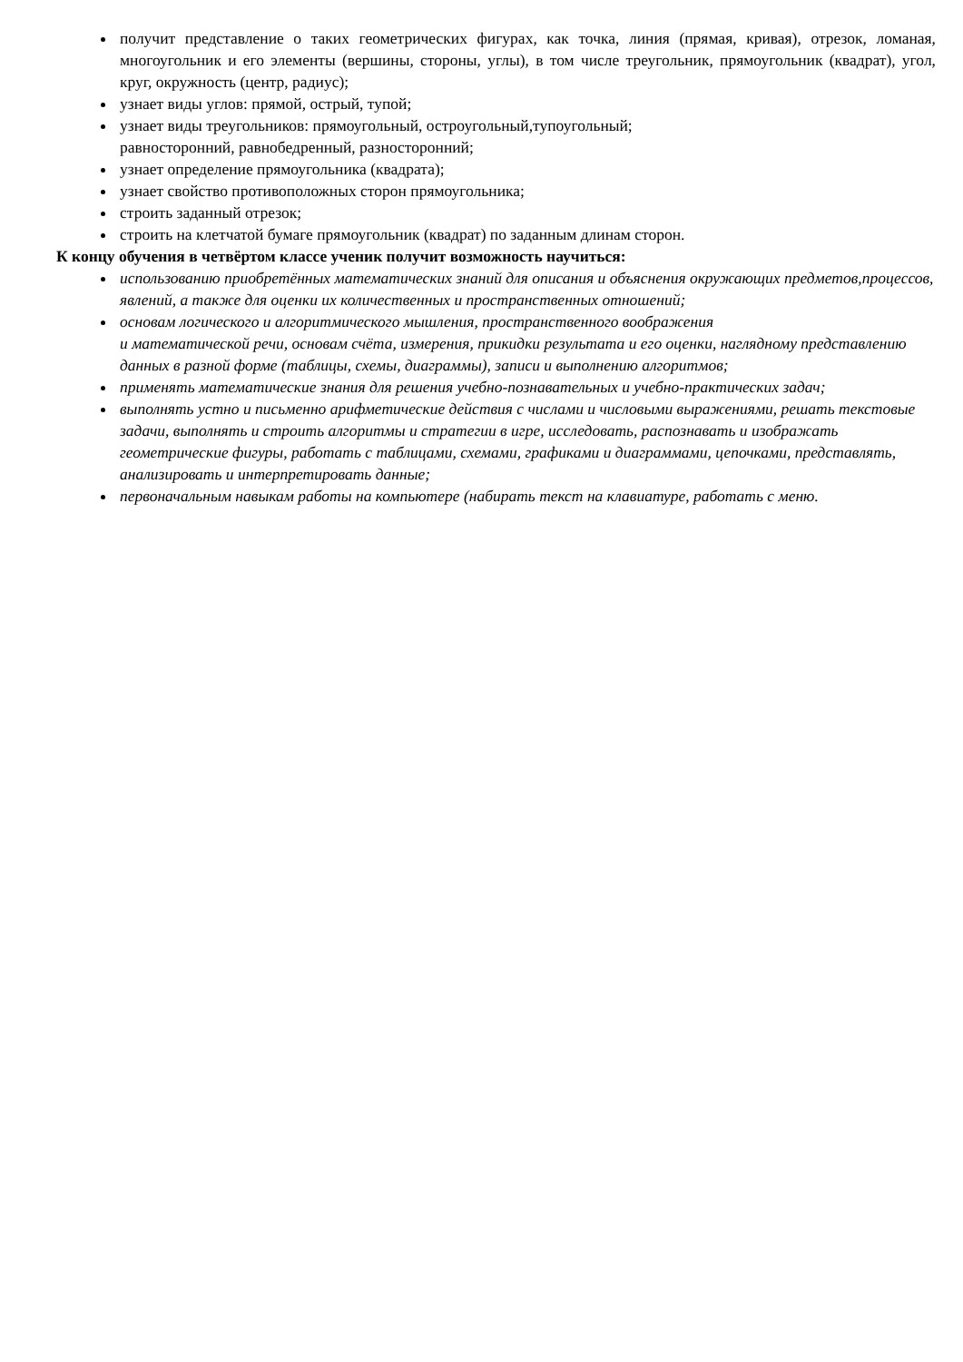получит представление о таких геометрических фигурах, как точка, линия (прямая, кривая), отрезок, ломаная, многоугольник и его элементы (вершины, стороны, углы), в том числе треугольник, прямоугольник (квадрат), угол, круг, окружность (центр, радиус);
узнает виды углов: прямой, острый, тупой;
узнает виды треугольников: прямоугольный, остроугольный,тупоугольный;
равносторонний, равнобедренный, разносторонний;
узнает определение прямоугольника (квадрата);
узнает свойство противоположных сторон прямоугольника;
строить заданный отрезок;
строить на клетчатой бумаге прямоугольник (квадрат) по заданным длинам сторон.
К концу обучения в четвёртом классе ученик получит возможность научиться:
использованию приобретённых математических знаний для описания и объяснения окружающих предметов,процессов, явлений, а также для оценки их количественных и пространственных отношений;
основам логического и алгоритмического мышления, пространственного воображения
и математической речи, основам счёта, измерения, прикидки результата и его оценки, наглядному представлению данных в разной форме (таблицы, схемы, диаграммы), записи и выполнению алгоритмов;
применять математические знания для решения учебно-познавательных и учебно-практических задач;
выполнять устно и письменно арифметические действия с числами и числовыми выражениями, решать текстовые задачи, выполнять и строить алгоритмы и стратегии в игре, исследовать, распознавать и изображать геометрические фигуры, работать с таблицами, схемами, графиками и диаграммами, цепочками, представлять, анализировать и интерпретировать данные;
первоначальным навыкам работы на компьютере (набирать текст на клавиатуре, работать с меню.